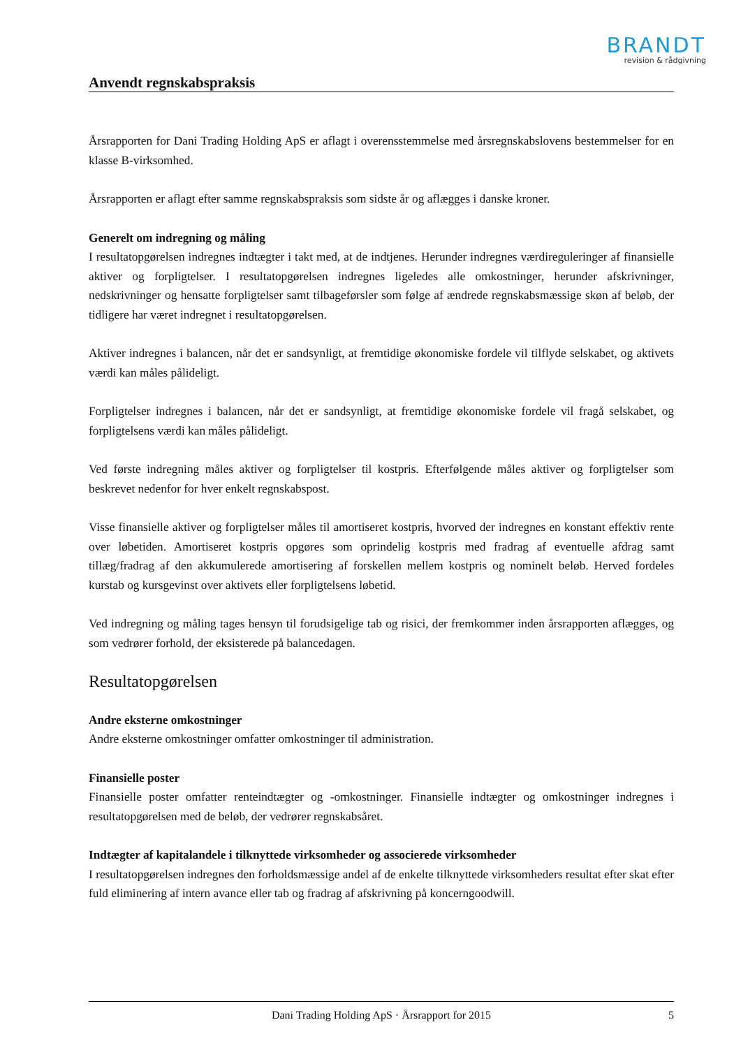BRANDT
revision & rådgivning
Anvendt regnskabspraksis
Årsrapporten for Dani Trading Holding ApS er aflagt i overensstemmelse med årsregnskabslovens bestemmelser for en klasse B-virksomhed.
Årsrapporten er aflagt efter samme regnskabspraksis som sidste år og aflægges i danske kroner.
Generelt om indregning og måling
I resultatopgørelsen indregnes indtægter i takt med, at de indtjenes. Herunder indregnes værdireguleringer af finansielle aktiver og forpligtelser. I resultatopgørelsen indregnes ligeledes alle omkostninger, herunder afskrivninger, nedskrivninger og hensatte forpligtelser samt tilbageførsler som følge af ændrede regnskabsmæssige skøn af beløb, der tidligere har været indregnet i resultatopgørelsen.
Aktiver indregnes i balancen, når det er sandsynligt, at fremtidige økonomiske fordele vil tilflyde selskabet, og aktivets værdi kan måles pålideligt.
Forpligtelser indregnes i balancen, når det er sandsynligt, at fremtidige økonomiske fordele vil fragå selskabet, og forpligtelsens værdi kan måles pålideligt.
Ved første indregning måles aktiver og forpligtelser til kostpris. Efterfølgende måles aktiver og forpligtelser som beskrevet nedenfor for hver enkelt regnskabspost.
Visse finansielle aktiver og forpligtelser måles til amortiseret kostpris, hvorved der indregnes en konstant effektiv rente over løbetiden. Amortiseret kostpris opgøres som oprindelig kostpris med fradrag af eventuelle afdrag samt tillæg/fradrag af den akkumulerede amortisering af forskellen mellem kostpris og nominelt beløb. Herved fordeles kurstab og kursgevinst over aktivets eller forpligtelsens løbetid.
Ved indregning og måling tages hensyn til forudsigelige tab og risici, der fremkommer inden årsrapporten aflægges, og som vedrører forhold, der eksisterede på balancedagen.
Resultatopgørelsen
Andre eksterne omkostninger
Andre eksterne omkostninger omfatter omkostninger til administration.
Finansielle poster
Finansielle poster omfatter renteindtægter og -omkostninger. Finansielle indtægter og omkostninger indregnes i resultatopgørelsen med de beløb, der vedrører regnskabsåret.
Indtægter af kapitalandele i tilknyttede virksomheder og associerede virksomheder
I resultatopgørelsen indregnes den forholdsmæssige andel af de enkelte tilknyttede virksomheders resultat efter skat efter fuld eliminering af intern avance eller tab og fradrag af afskrivning på koncerngoodwill.
Dani Trading Holding ApS · Årsrapport for 2015 5